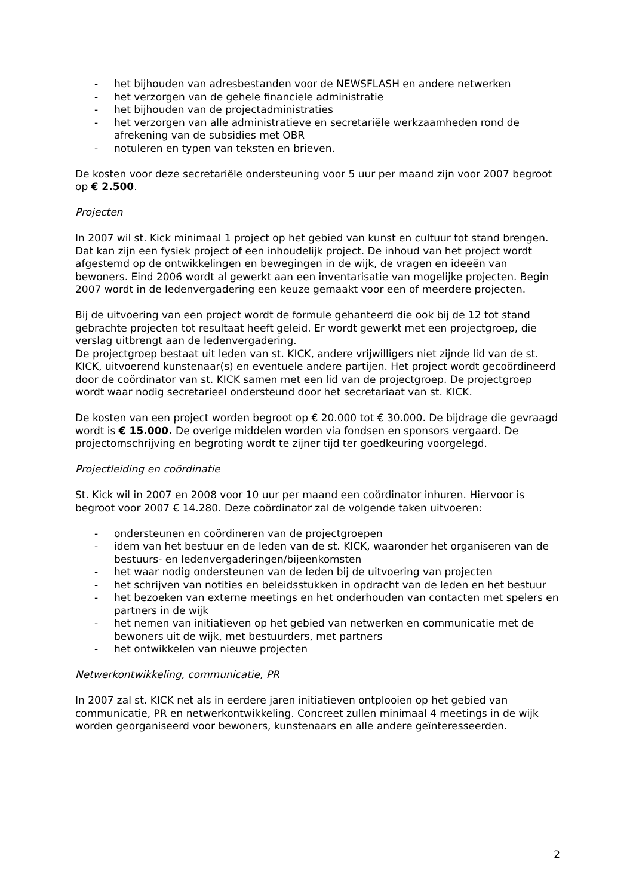- het bijhouden van adresbestanden voor de NEWSFLASH en andere netwerken
- het verzorgen van de gehele financiele administratie
- het bijhouden van de projectadministraties
- het verzorgen van alle administratieve en secretariële werkzaamheden rond de afrekening van de subsidies met OBR
- notuleren en typen van teksten en brieven.
De kosten voor deze secretariële ondersteuning voor 5 uur per maand zijn voor 2007 begroot op € 2.500.
Projecten
In 2007 wil st. Kick minimaal 1 project op het gebied van kunst en cultuur tot stand brengen. Dat kan zijn een fysiek project of een inhoudelijk project. De inhoud van het project wordt afgestemd op de ontwikkelingen en bewegingen in de wijk, de vragen en ideeën van bewoners. Eind 2006 wordt al gewerkt aan een inventarisatie van mogelijke projecten. Begin 2007 wordt in de ledenvergadering een keuze gemaakt voor een of meerdere projecten.
Bij de uitvoering van een project wordt de formule gehanteerd die ook bij de 12 tot stand gebrachte projecten tot resultaat heeft geleid. Er wordt gewerkt met een projectgroep, die verslag uitbrengt aan de ledenvergadering.
De projectgroep bestaat uit leden van st. KICK, andere vrijwilligers niet zijnde lid van de st. KICK, uitvoerend kunstenaar(s) en eventuele andere partijen. Het project wordt gecoördineerd door de coördinator van st. KICK samen met een lid van de projectgroep. De projectgroep wordt waar nodig secretarieel ondersteund door het secretariaat van st. KICK.
De kosten van een project worden begroot op € 20.000 tot € 30.000. De bijdrage die gevraagd wordt is € 15.000. De overige middelen worden via fondsen en sponsors vergaard. De projectomschrijving en begroting wordt te zijner tijd ter goedkeuring voorgelegd.
Projectleiding en coördinatie
St. Kick wil in 2007 en 2008 voor 10 uur per maand een coördinator inhuren. Hiervoor is begroot voor 2007 € 14.280. Deze coördinator zal de volgende taken uitvoeren:
- ondersteunen en coördineren van de projectgroepen
- idem van het bestuur en de leden van de st. KICK, waaronder het organiseren van de bestuurs- en ledenvergaderingen/bijeenkomsten
- het waar nodig ondersteunen van de leden bij de uitvoering van projecten
- het schrijven van notities en beleidsstukken in opdracht van de leden en het bestuur
- het bezoeken van externe meetings en het onderhouden van contacten met spelers en partners in de wijk
- het nemen van initiatieven op het gebied van netwerken en communicatie met de bewoners uit de wijk, met bestuurders, met partners
- het ontwikkelen van nieuwe projecten
Netwerkontwikkeling, communicatie, PR
In 2007 zal st. KICK net als in eerdere jaren initiatieven ontplooien op het gebied van communicatie, PR en netwerkontwikkeling. Concreet zullen minimaal 4 meetings in de wijk worden georganiseerd voor bewoners, kunstenaars en alle andere geïnteresseerden.
2